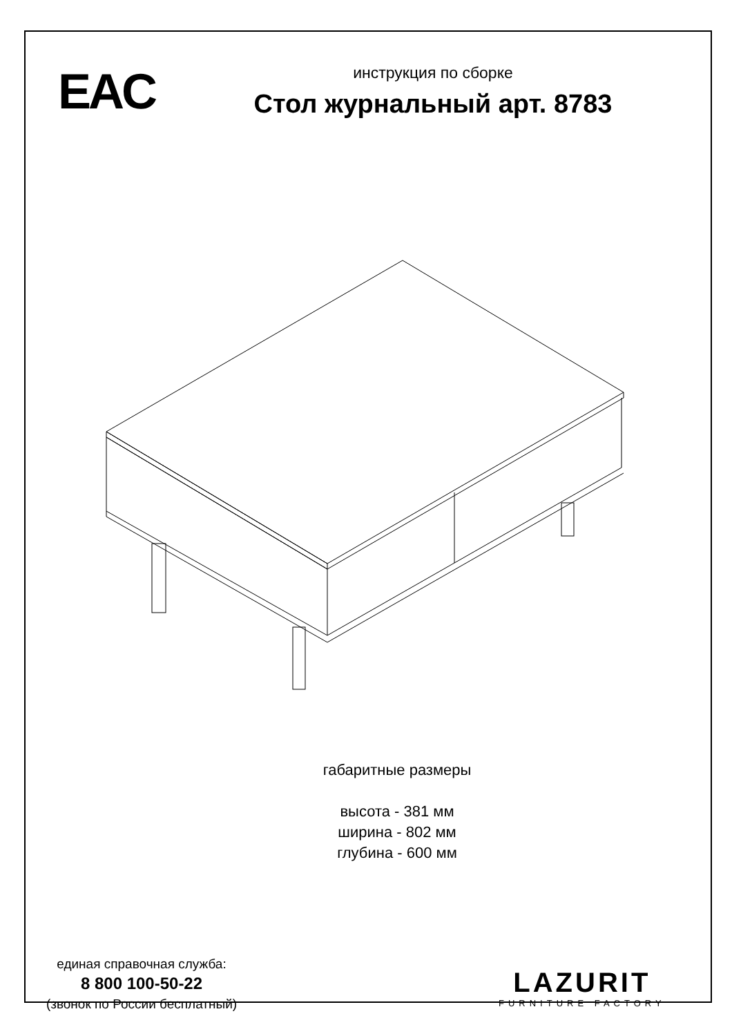EAC
инструкция по сборке
Стол журнальный арт. 8783
габаритные размеры
высота - 381 мм
ширина - 802 мм
глубина - 600 мм
единая справочная служба:
8 800 100-50-22
(звонок по России бесплатный)
LAZURIT
FURNITURE FACTORY